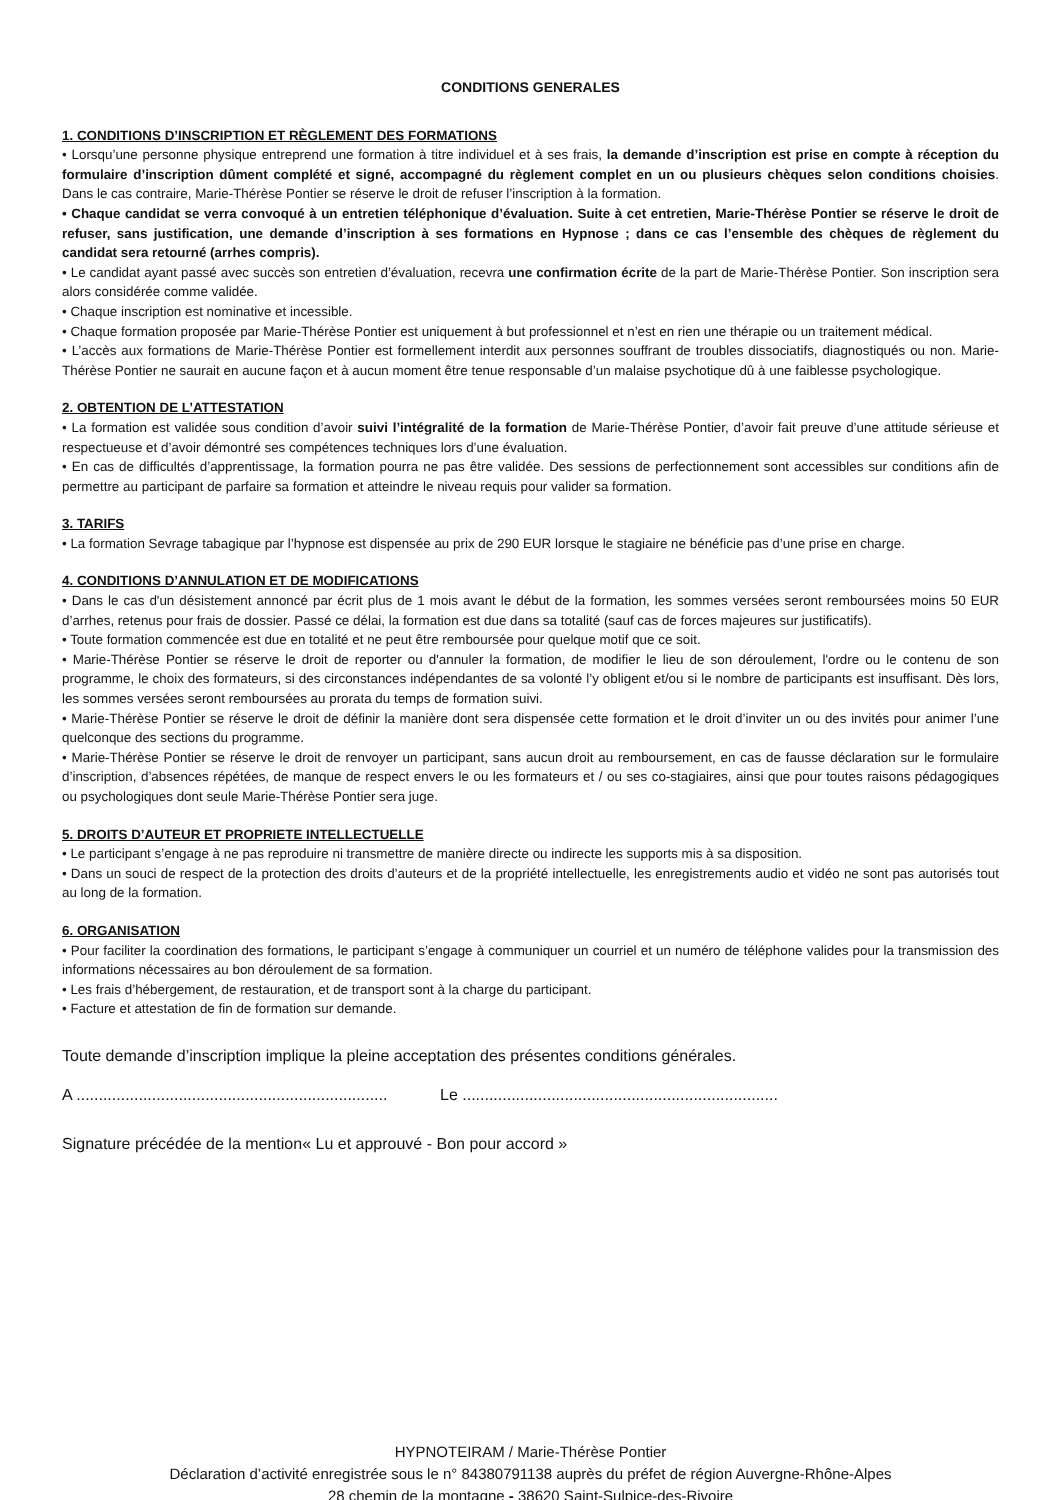CONDITIONS GENERALES
1. CONDITIONS D’INSCRIPTION ET RÈGLEMENT DES FORMATIONS
• Lorsqu’une personne physique entreprend une formation à titre individuel et à ses frais, la demande d’inscription est prise en compte à réception du formulaire d’inscription dûment complété et signé, accompagné du règlement complet en un ou plusieurs chèques selon conditions choisies. Dans le cas contraire, Marie-Thérèse Pontier se réserve le droit de refuser l’inscription à la formation.
• Chaque candidat se verra convoqué à un entretien téléphonique d’évaluation. Suite à cet entretien, Marie-Thérèse Pontier se réserve le droit de refuser, sans justification, une demande d’inscription à ses formations en Hypnose ; dans ce cas l’ensemble des chèques de règlement du candidat sera retourné (arrhes compris).
• Le candidat ayant passé avec succès son entretien d’évaluation, recevra une confirmation écrite de la part de Marie-Thérèse Pontier. Son inscription sera alors considérée comme validée.
• Chaque inscription est nominative et incessible.
• Chaque formation proposée par Marie-Thérèse Pontier est uniquement à but professionnel et n’est en rien une thérapie ou un traitement médical.
• L’accès aux formations de Marie-Thérèse Pontier est formellement interdit aux personnes souffrant de troubles dissociatifs, diagnostiqués ou non. Marie-Thérèse Pontier ne saurait en aucune façon et à aucun moment être tenue responsable d’un malaise psychotique dû à une faiblesse psychologique.
2. OBTENTION DE L’ATTESTATION
• La formation est validée sous condition d’avoir suivi l’intégralité de la formation de Marie-Thérèse Pontier, d’avoir fait preuve d’une attitude sérieuse et respectueuse et d’avoir démontré ses compétences techniques lors d’une évaluation.
• En cas de difficultés d’apprentissage, la formation pourra ne pas être validée. Des sessions de perfectionnement sont accessibles sur conditions afin de permettre au participant de parfaire sa formation et atteindre le niveau requis pour valider sa formation.
3. TARIFS
• La formation Sevrage tabagique par l’hypnose est dispensée au prix de 290 EUR lorsque le stagiaire ne bénéficie pas d’une prise en charge.
4. CONDITIONS D’ANNULATION ET DE MODIFICATIONS
• Dans le cas d'un désistement annoncé par écrit plus de 1 mois avant le début de la formation, les sommes versées seront remboursées moins 50 EUR d’arrhes, retenus pour frais de dossier. Passé ce délai, la formation est due dans sa totalité (sauf cas de forces majeures sur justificatifs).
• Toute formation commencée est due en totalité et ne peut être remboursée pour quelque motif que ce soit.
• Marie-Thérèse Pontier se réserve le droit de reporter ou d'annuler la formation, de modifier le lieu de son déroulement, l'ordre ou le contenu de son programme, le choix des formateurs, si des circonstances indépendantes de sa volonté l’y obligent et/ou si le nombre de participants est insuffisant. Dès lors, les sommes versées seront remboursées au prorata du temps de formation suivi.
• Marie-Thérèse Pontier se réserve le droit de définir la manière dont sera dispensée cette formation et le droit d’inviter un ou des invités pour animer l’une quelconque des sections du programme.
• Marie-Thérèse Pontier se réserve le droit de renvoyer un participant, sans aucun droit au remboursement, en cas de fausse déclaration sur le formulaire d’inscription, d’absences répétées, de manque de respect envers le ou les formateurs et / ou ses co-stagiaires, ainsi que pour toutes raisons pédagogiques ou psychologiques dont seule Marie-Thérèse Pontier sera juge.
5. DROITS D’AUTEUR ET PROPRIETE INTELLECTUELLE
• Le participant s’engage à ne pas reproduire ni transmettre de manière directe ou indirecte les supports mis à sa disposition.
• Dans un souci de respect de la protection des droits d’auteurs et de la propriété intellectuelle, les enregistrements audio et vidéo ne sont pas autorisés tout au long de la formation.
6. ORGANISATION
• Pour faciliter la coordination des formations, le participant s’engage à communiquer un courriel et un numéro de téléphone valides pour la transmission des informations nécessaires au bon déroulement de sa formation.
• Les frais d’hébergement, de restauration, et de transport sont à la charge du participant.
• Facture et attestation de fin de formation sur demande.
Toute demande d’inscription implique la pleine acceptation des présentes conditions générales.
A ...................................................................... Le .......................................................................
Signature précédée de la mention« Lu et approuvé - Bon pour accord »
HYPNOTEIRAM / Marie-Thérèse Pontier
Déclaration d’activité enregistrée sous le n° 84380791138 auprès du préfet de région Auvergne-Rhône-Alpes
28 chemin de la montagne - 38620 Saint-Sulpice-des-Rivoire